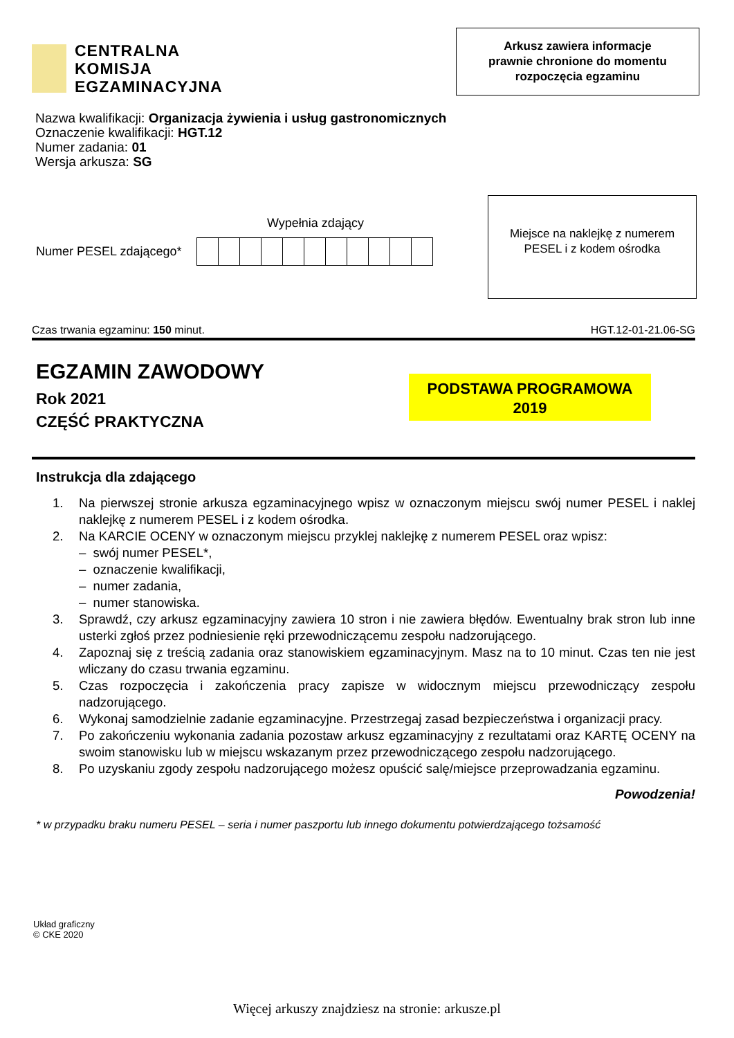CENTRALNA
KOMISJA
EGZAMINACYJNA
Arkusz zawiera informacje
prawnie chronione do momentu
rozpoczęcia egzaminu
Nazwa kwalifikacji: Organizacja żywienia i usług gastronomicznych
Oznaczenie kwalifikacji: HGT.12
Numer zadania: 01
Wersja arkusza: SG
Wypełnia zdający
Numer PESEL zdającego*
Miejsce na naklejkę z numerem
PESEL i z kodem ośrodka
Czas trwania egzaminu: 150 minut. HGT.12-01-21.06-SG
EGZAMIN ZAWODOWY
Rok 2021
CZĘŚĆ PRAKTYCZNA
PODSTAWA PROGRAMOWA
2019
Instrukcja dla zdającego
1. Na pierwszej stronie arkusza egzaminacyjnego wpisz w oznaczonym miejscu swój numer PESEL i naklej naklejkę z numerem PESEL i z kodem ośrodka.
2. Na KARCIE OCENY w oznaczonym miejscu przyklej naklejkę z numerem PESEL oraz wpisz:
– swój numer PESEL*,
– oznaczenie kwalifikacji,
– numer zadania,
– numer stanowiska.
3. Sprawdź, czy arkusz egzaminacyjny zawiera 10 stron i nie zawiera błędów. Ewentualny brak stron lub inne usterki zgłoś przez podniesienie ręki przewodniczącemu zespołu nadzorującego.
4. Zapoznaj się z treścią zadania oraz stanowiskiem egzaminacyjnym. Masz na to 10 minut. Czas ten nie jest wliczany do czasu trwania egzaminu.
5. Czas rozpoczęcia i zakończenia pracy zapisze w widocznym miejscu przewodniczący zespołu nadzorującego.
6. Wykonaj samodzielnie zadanie egzaminacyjne. Przestrzegaj zasad bezpieczeństwa i organizacji pracy.
7. Po zakończeniu wykonania zadania pozostaw arkusz egzaminacyjny z rezultatami oraz KARTĘ OCENY na swoim stanowisku lub w miejscu wskazanym przez przewodniczącego zespołu nadzorującego.
8. Po uzyskaniu zgody zespołu nadzorującego możesz opuścić salę/miejsce przeprowadzania egzaminu.
Powodzenia!
* w przypadku braku numeru PESEL – seria i numer paszportu lub innego dokumentu potwierdzającego tożsamość
Układ graficzny
© CKE 2020
Więcej arkuszy znajdziesz na stronie: arkusze.pl